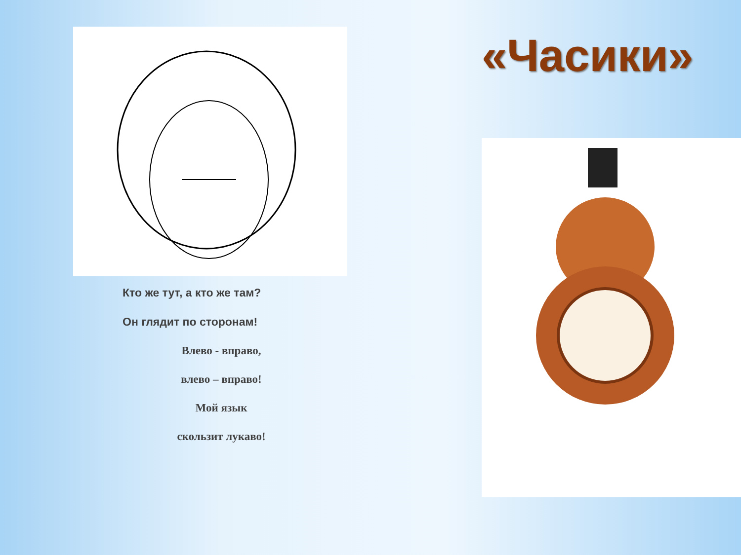Кто же тут, а кто же там?
Он глядит по сторонам!
Влево - вправо,
влево – вправо!
Мой язык
скользит лукаво!
«Часики»